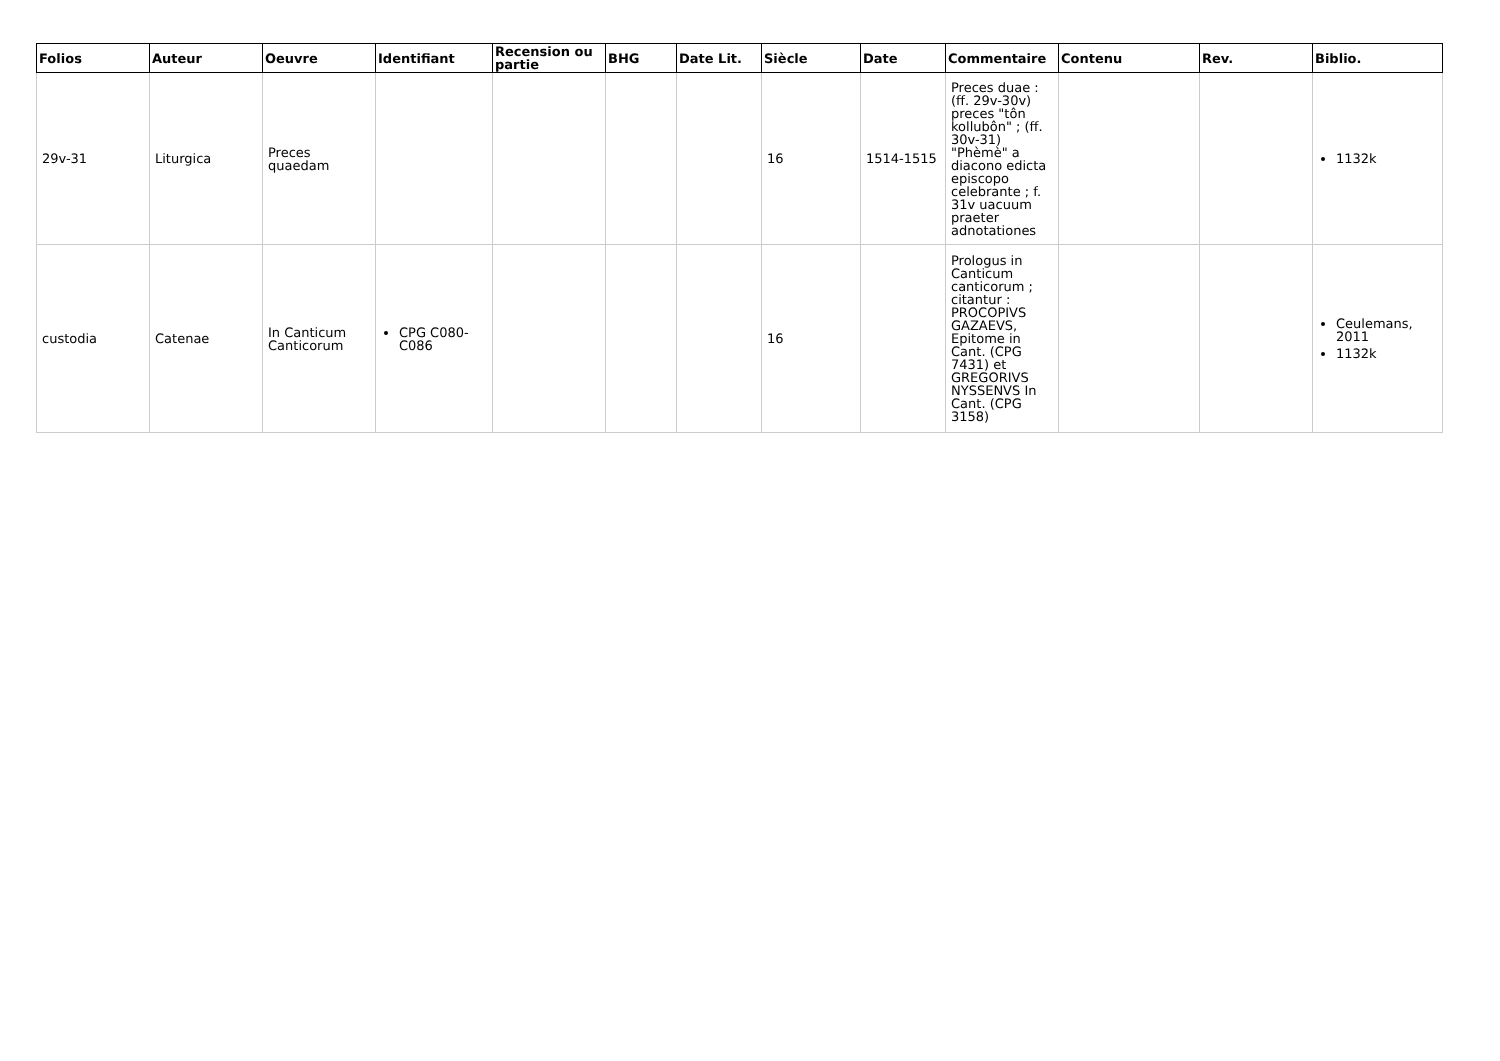| Folios | Auteur | Oeuvre | Identifiant | Recension ou partie | BHG | Date Lit. | Siècle | Date | Commentaire | Contenu | Rev. | Biblio. |
| --- | --- | --- | --- | --- | --- | --- | --- | --- | --- | --- | --- | --- |
| 29v-31 | Liturgica | Preces quaedam | | | | | 16 | 1514-1515 | Preces duae : (ff. 29v-30v) preces "tôn kollubôn" ; (ff. 30v-31) "Phèmè" a diacono edicta episcopo celebrante ; f. 31v uacuum praeter adnotationes | | | 1132k |
| custodia | Catenae | In Canticum Canticorum | CPG C080-C086 | | | | 16 | | Prologus in Canticum canticorum ; citantur : PROCOPIVS GAZAEVS, Epitome in Cant. (CPG 7431) et GREGORIVS NYSSENVS In Cant. (CPG 3158) | | | Ceulemans, 2011 1132k |